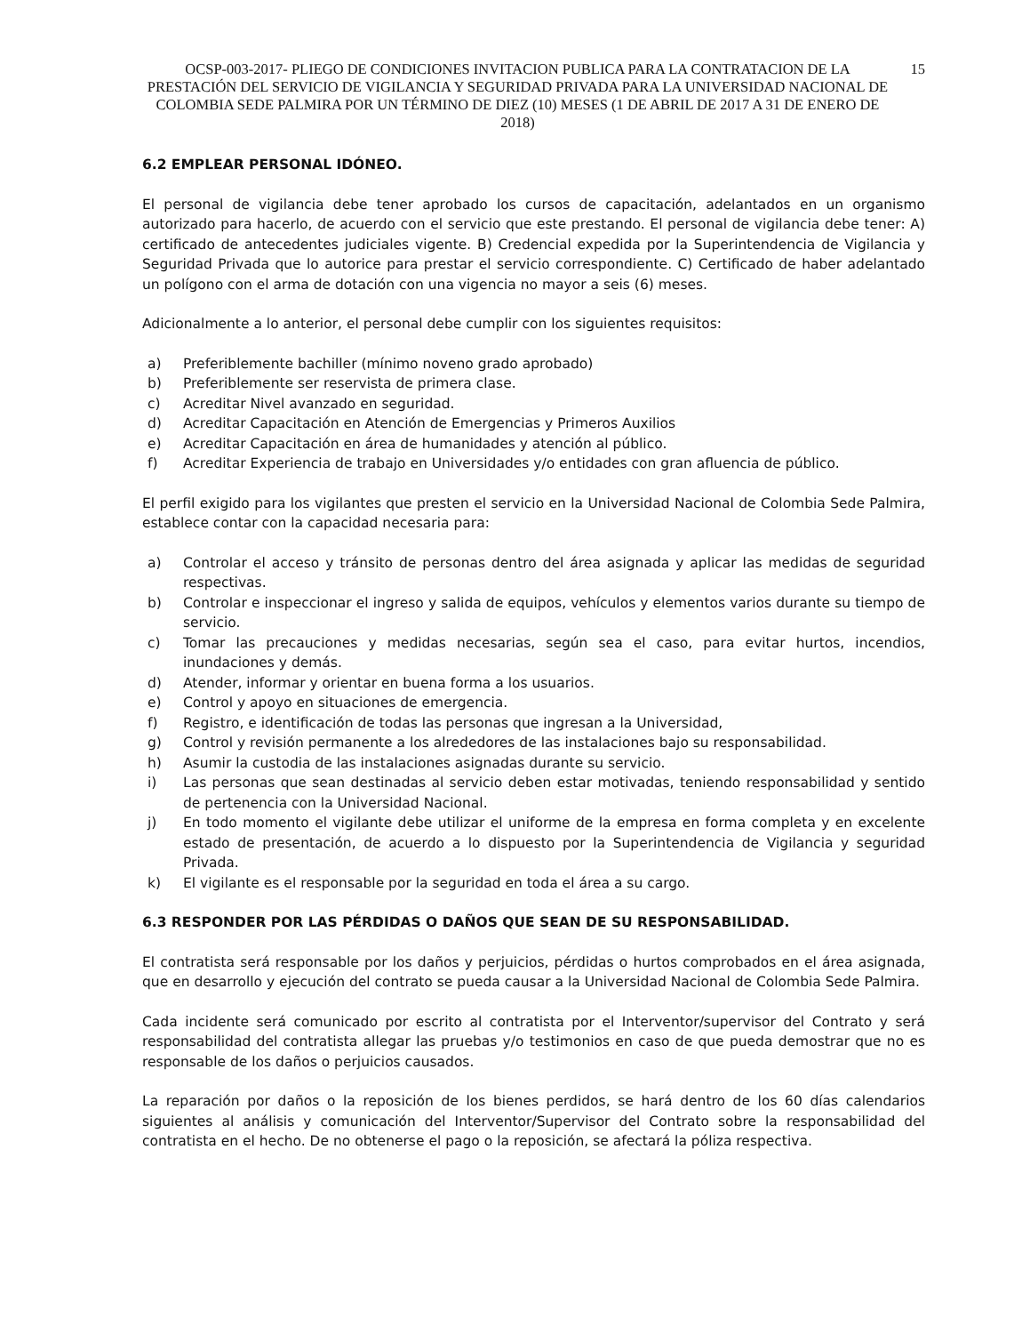OCSP-003-2017- PLIEGO DE CONDICIONES INVITACION PUBLICA PARA LA CONTRATACION DE LA PRESTACIÓN DEL SERVICIO DE VIGILANCIA Y SEGURIDAD PRIVADA PARA LA UNIVERSIDAD NACIONAL DE COLOMBIA SEDE PALMIRA POR UN TÉRMINO DE DIEZ (10) MESES (1 DE ABRIL DE 2017 A 31 DE ENERO DE 2018)
15
6.2 EMPLEAR PERSONAL IDÓNEO.
El personal de vigilancia debe tener aprobado los cursos de capacitación, adelantados en un organismo autorizado para hacerlo, de acuerdo con el servicio que este prestando. El personal de vigilancia debe tener: A) certificado de antecedentes judiciales vigente. B) Credencial expedida por la Superintendencia de Vigilancia y Seguridad Privada que lo autorice para prestar el servicio correspondiente. C) Certificado de haber adelantado un polígono con el arma de dotación con una vigencia no mayor a seis (6) meses.
Adicionalmente a lo anterior, el personal debe cumplir con los siguientes requisitos:
a) Preferiblemente bachiller (mínimo noveno grado aprobado)
b) Preferiblemente ser reservista de primera clase.
c) Acreditar Nivel avanzado en seguridad.
d) Acreditar Capacitación en Atención de Emergencias y Primeros Auxilios
e) Acreditar Capacitación en área de humanidades y atención al público.
f) Acreditar Experiencia de trabajo en Universidades y/o entidades con gran afluencia de público.
El perfil exigido para los vigilantes que presten el servicio en la Universidad Nacional de Colombia Sede Palmira, establece contar con la capacidad necesaria para:
a) Controlar el acceso y tránsito de personas dentro del área asignada y aplicar las medidas de seguridad respectivas.
b) Controlar e inspeccionar el ingreso y salida de equipos, vehículos y elementos varios durante su tiempo de servicio.
c) Tomar las precauciones y medidas necesarias, según sea el caso, para evitar hurtos, incendios, inundaciones y demás.
d) Atender, informar y orientar en buena forma a los usuarios.
e) Control y apoyo en situaciones de emergencia.
f) Registro, e identificación de todas las personas que ingresan a la Universidad,
g) Control y revisión permanente a los alrededores de las instalaciones bajo su responsabilidad.
h) Asumir la custodia de las instalaciones asignadas durante su servicio.
i) Las personas que sean destinadas al servicio deben estar motivadas, teniendo responsabilidad y sentido de pertenencia con la Universidad Nacional.
j) En todo momento el vigilante debe utilizar el uniforme de la empresa en forma completa y en excelente estado de presentación, de acuerdo a lo dispuesto por la Superintendencia de Vigilancia y seguridad Privada.
k) El vigilante es el responsable por la seguridad en toda el área a su cargo.
6.3 RESPONDER POR LAS PÉRDIDAS O DAÑOS QUE SEAN DE SU RESPONSABILIDAD.
El contratista será responsable por los daños y perjuicios, pérdidas o hurtos comprobados en el área asignada, que en desarrollo y ejecución del contrato se pueda causar a la Universidad Nacional de Colombia Sede Palmira.
Cada incidente será comunicado por escrito al contratista por el Interventor/supervisor del Contrato y será responsabilidad del contratista allegar las pruebas y/o testimonios en caso de que pueda demostrar que no es responsable de los daños o perjuicios causados.
La reparación por daños o la reposición de los bienes perdidos, se hará dentro de los 60 días calendarios siguientes al análisis y comunicación del Interventor/Supervisor del Contrato sobre la responsabilidad del contratista en el hecho. De no obtenerse el pago o la reposición, se afectará la póliza respectiva.